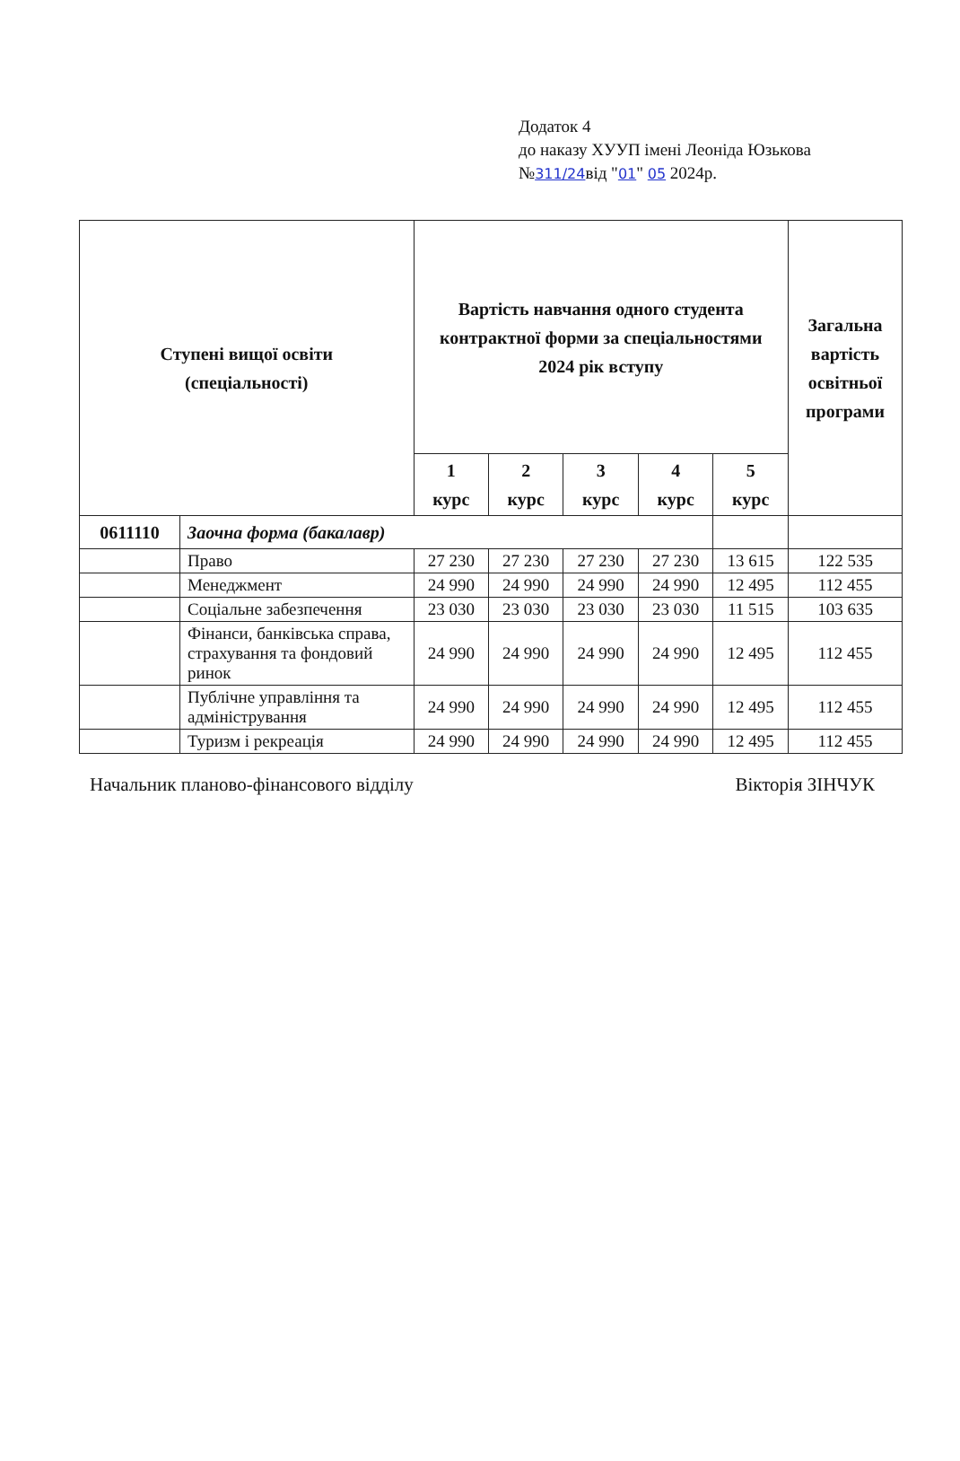Додаток 4
до наказу ХУУП імені Леоніда Юзькова
№311/24від "01" 05 2024р.
| Ступені вищої освіти (спеціальності) | | Вартість навчання одного студента контрактної форми за спеціальностями 2024 рік вступу | | | | | Загальна вартість освітньої програми |
| --- | --- | --- | --- | --- | --- | --- | --- |
| | | 1 курс | 2 курс | 3 курс | 4 курс | 5 курс | |
| 0611110 | Заочна форма (бакалавр) | | | | | | |
| | Право | 27 230 | 27 230 | 27 230 | 27 230 | 13 615 | 122 535 |
| | Менеджмент | 24 990 | 24 990 | 24 990 | 24 990 | 12 495 | 112 455 |
| | Соціальне забезпечення | 23 030 | 23 030 | 23 030 | 23 030 | 11 515 | 103 635 |
| | Фінанси, банківська справа, страхування та фондовий ринок | 24 990 | 24 990 | 24 990 | 24 990 | 12 495 | 112 455 |
| | Публічне управління та адміністрування | 24 990 | 24 990 | 24 990 | 24 990 | 12 495 | 112 455 |
| | Туризм і рекреація | 24 990 | 24 990 | 24 990 | 24 990 | 12 495 | 112 455 |
Начальник планово-фінансового відділу Вікторія ЗІНЧУК